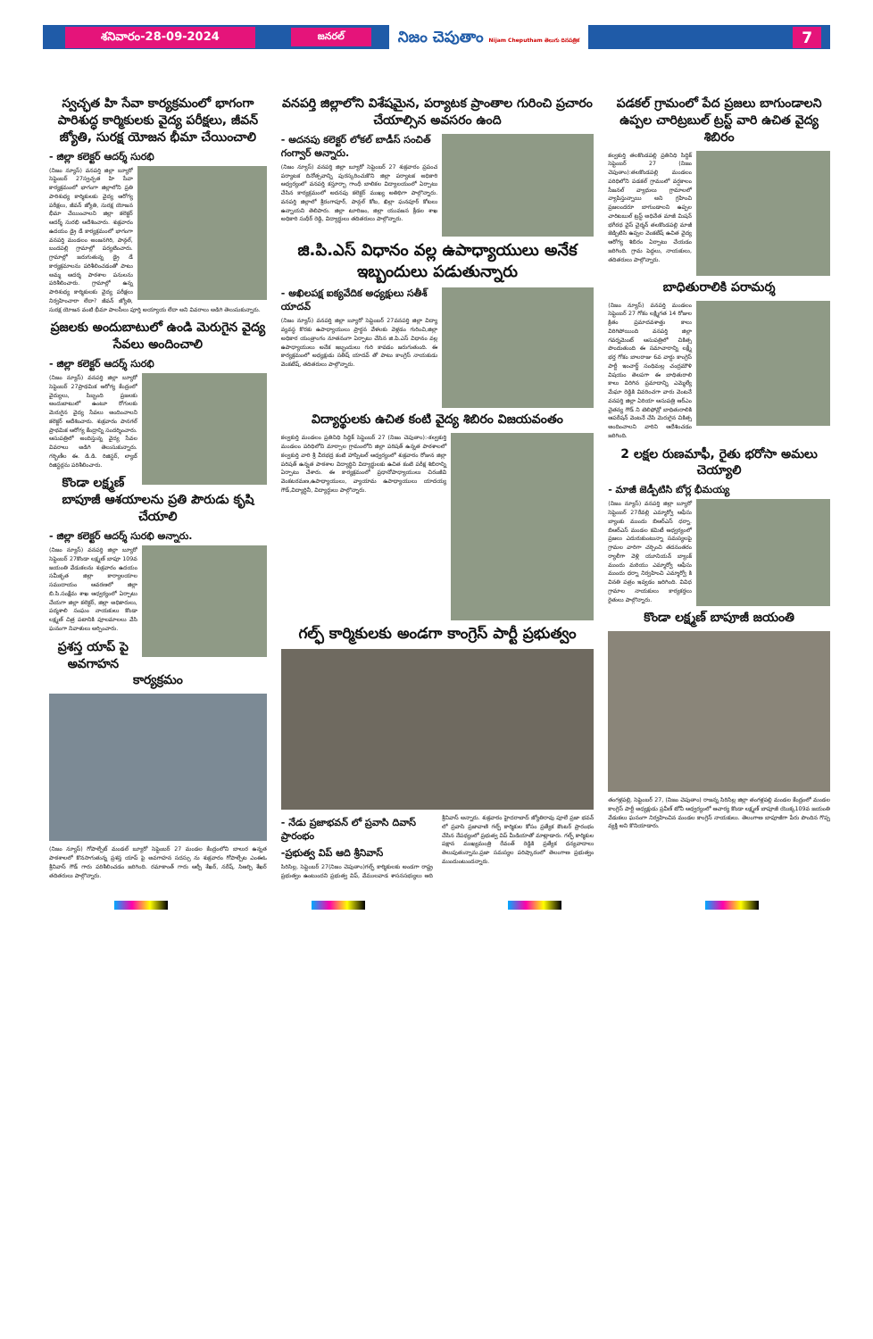శనివారం-28-09-2024 జనరల్ నిజం చెపుతాం Nijam Cheputham తెలుగు దినపత్రిక 7
స్వచ్ఛత హి సేవా కార్యక్రమంలో భాగంగా పారిశుద్ధ కార్మికులకు వైద్య పరీక్షలు, జీవన్ జ్యోతి, సురక్ష యోజన భీమా చేయించాలి
- జిల్లా కలెక్టర్ ఆదర్శ్ సురభి
(నిజం న్యూస్) వనపర్తి జిల్లా బ్యూరో సెప్టెంబర్ 27స్వచ్ఛత హి సేవా కార్యక్రమంలో భాగంగా జిల్లాలోని ప్రతి పారిశుధ్య కార్మికులకు వైద్య ఆరోగ్య పరీక్షలు, జీవన్ జ్యోతి, సురక్ష యోజన భీమా చేయించాలని జిల్లా కలెక్టర్ ఆదర్శ్ సురభి ఆదేశించారు. శుక్రవారం ఉదయం డ్రై డే కార్యక్రమంలో భాగంగా వనపర్తి మండలం అంజనగిరి, పాన్గల్, బందపల్లి గ్రామాల్లో పర్యటించారు. గ్రామాల్లో జరుగుతున్న డ్రై డే కార్యక్రమాలను పరిశీలించడంతో పాటు అమ్మ ఆదర్శ పాఠశాల పనులను పరిశీలించారు. గ్రామాల్లో ఉన్న పారిశుధ్య కార్మికులకు వైద్య పరీక్షలు నిర్వహించారా లేదా? జీవన్ జ్యోతి, సురక్ష యోజన వంటి భీమా పాలసీలు పూర్తి అయ్యాయ లేదా అని వివరాలు అడిగి తెలుసుకున్నారు.
ప్రజలకు అందుబాటులో ఉండి మెరుగైన వైద్య సేవలు అందించాలి
- జిల్లా కలెక్టర్ ఆదర్శ్ సురభి
(నిజం న్యూస్) వనపర్తి జిల్లా బ్యూరో సెప్టెంబర్ 27ప్రాథమిక ఆరోగ్య కేంద్రంలో వైద్యులు, సిబ్బంది ప్రజలకు అందుబాటులో ఉంటూ రోగులకు మెరుగైన వైద్య సేవలు అందించాలని కలెక్టర్ ఆదేశించారు. శుక్రవారం పానగల్ ప్రాథమిక ఆరోగ్య కేంద్రాన్ని సందర్శించారు. ఆసుపత్రిలో అందిస్తున్న వైద్య సేవల వివరాలు అడిగి తెలుసుకున్నారు. గర్భిణీల ఈ. డి.డి. రిజిస్టర్, ల్యాబ్ రిజిస్టర్లను పరిశీలించారు.
కొండా లక్ష్మణ్ బాపూజీ ఆశయాలను ప్రతి పౌరుడు కృషి చేయాలి
- జిల్లా కలెక్టర్ ఆదర్శ్ సురభి అన్నారు.
(నిజం న్యూస్) వనపర్తి జిల్లా బ్యూరో సెప్టెంబర్ 27కొండా లక్ష్మణ్ బాపూ 109వ జయంతి వేడుకలను శుక్రవారం ఉదయం సమీకృత జిల్లా కార్యాలయాల సముదాయం ఆవరణలో జిల్లా బి.సి.సంక్షేమ శాఖ ఆధ్వర్యంలో ఏర్పాటు చేయగా జిల్లా కలెక్టర్, జిల్లా అధికారులు, పద్మశాలి సంఘం నాయకులు కొండా లక్ష్మణ్ చిత్ర పటానికి పూలమాలలు వేసి ఘనంగా నివాళులు అర్పించారు.
ప్రశస్త యాప్ పై అవగాహన కార్యక్రమం
(నిజం న్యూస్) గోపాల్పేట్ మండల్ బ్యూరో సెప్టెంబర్ 27 మండల కేంద్రంలోని బాలుర ఉన్నత పాఠశాలలో కొనసాగుతున్న ప్రశస్త యాప్ పై అవగాహన సదస్సు ను శుక్రవారం గోపాల్పేట ఎంఈఓ శ్రీనివాస్ గౌడ్ గారు పరిశీలించడం జరిగింది. రమాకాంత్ గారు ఆర్పీ శేఖర్, నరేష్, సిఆర్పి శేఖర్ తదితరులు పాల్గొన్నారు.
వనపర్తి జిల్లాలోని విశేషమైన, పర్యాటక ప్రాంతాల గురించి ప్రచారం చేయాల్సిన అవసరం ఉంది
- అదనపు కలెక్టర్ లోకల్ బాడీస్ సంచిత్ గంగ్వార్ అన్నారు.
(నిజం న్యూస్) వనపర్తి జిల్లా బ్యూరో సెప్టెంబర్ 27 శుక్రవారం ప్రపంచ పర్యాటక దినోత్సవాన్ని పురస్కరించుకొని జిల్లా పర్యాటక అధికారి ఆధ్వర్యంలో వనపర్తి కస్తూర్బా గాంధీ బాలికల విద్యాలయంలో ఏర్పాటు చేసిన కార్యక్రమంలో అదనపు కలెక్టర్ ముఖ్య అతిథిగా పాల్గొన్నారు. వనపర్తి జిల్లాలో శ్రీరంగాపూర్, పాన్గల్ కోట, ఖిల్లా ఘనపూర్ కోటలు ఉన్నాయని తెలిపారు. జిల్లా టూరిజం, జిల్లా యువజన క్రీడల శాఖ అధికారి సుధీర్ రెడ్డి, విద్యార్థులు తదితరులు పాల్గొన్నారు.
జి.పి.ఎస్ విధానం వల్ల ఉపాధ్యాయులు అనేక ఇబ్బందులు పడుతున్నారు
- అఖిలపక్ష ఐక్యవేదిక అధ్యక్షులు సతీశ్ యాదవ్
(నిజం న్యూస్) వనపర్తి జిల్లా బ్యూరో సెప్టెంబర్ 27వనపర్తి జిల్లా విద్యా వ్యవస్థ కొరకు ఉపాధ్యాయులు ప్రార్థన వేళలకు వెళ్లడం గురించి,జిల్లా అధికార యంత్రాంగం నూతనంగా ఏర్పాటు చేసిన జి.పి.ఎస్ విధానం వల్ల ఉపాధ్యాయులు అనేక ఇబ్బందులు గురి కావడం జరుగుతుంది. ఈ కార్యక్రమంలో అధ్యక్షుడు సతీష్ యాదవ్ తో పాటు కాంగ్రెస్ నాయకుడు వెంకటేష్, తదితరులు పాల్గొన్నారు.
విద్యార్థులకు ఉచిత కంటి వైద్య శిబిరం విజయవంతం
కల్వకుర్తి మండలం ప్రతినిధి సిద్దిక్ సెప్టెంబర్ 27 (నిజం చెపుతాం):-కల్వకుర్తి మండలం పరిధిలోని మార్చాల గ్రామంలోని జిల్లా పరిషత్ ఉన్నత పాఠశాలలో కల్వకుర్తి వారి శ్రీ వీరభద్ర కంటి హాస్పిటల్ ఆధ్వర్యంలో శుక్రవారం రోజున జిల్లా పరిషత్ ఉన్నత పాఠశాల విద్యార్థిని విద్యార్థులకు ఉచిత కంటి పరీక్ష శిబిరాన్ని ఏర్పాటు చేశారు. ఈ కార్యక్రమంలో ప్రధానోపాధ్యాయులు చిరంజీవి వెంకటరమణ,ఉపాధ్యాయులు, వ్యాయామ ఉపాధ్యాయులు యాదయ్య గౌడ్,విద్యార్థినీ, విద్యార్థులు పాల్గొన్నారు.
గల్ఫ్ కార్మికులకు అండగా కాంగ్రెస్ పార్టీ ప్రభుత్వం
- నేడు ప్రజాభవన్ లో ప్రవాసి దివాస్ ప్రారంభం
-ప్రభుత్వ విప్ ఆది శ్రీనివాస్
సిరిసిల్ల, సెప్టెంబర్ 27(నిజం చెపుతాం)గల్ఫ్ కార్మికులకు అండగా రాష్ట్ర ప్రభుత్వం ఉంటుందని ప్రభుత్వ విప్, వేములవాడ శాసనసభ్యులు ఆది శ్రీనివాస్ అన్నారు. శుక్రవారం హైదరాబాద్ జ్యోతిరావు పూలే ప్రజా భవన్ లో ప్రవాసి ప్రజావాణి గల్ఫ్ కార్మికుల కోసం ప్రత్యేక కౌంటర్ ప్రారంభం చేసిన నేపథ్యంలో ప్రభుత్వ విప్ మీడియాతో మాట్లాడారు. గల్ఫ్ కార్మికుల పక్షాన ముఖ్యమంత్రి రేవంత్ రెడ్డికి ప్రత్యేక ధన్యవాదాలు తెలుపుతున్నాను.ప్రజా సమస్యల పరిష్కారంలో తెలంగాణ ప్రభుత్వం ముందుంటుందన్నారు.
పడకల్ గ్రామంలో పేద ప్రజలు బాగుండాలని ఉప్పల చారిట్రబుల్ ట్రస్ట్ వారి ఉచిత వైద్య శిబిరం
కల్వకుర్తి తలకొండపల్లి ప్రతినిధి సిద్దిక్ సెప్టెంబర్ 27 (నిజం చెపుతాం):తలకొండపల్లి మండలం పరిధిలోని పడకల్ గ్రామంలో వర్షకాలం సీజనల్ వ్యాధులు గ్రామాలలో వ్యాపిస్తున్నాయి అని గ్రహించి ప్రజలందరూ బాగుండాలని ఉప్పల చారిటబుల్ ట్రస్ట్ అధినేత మాజీ మిషన్ భగీరథ వైస్ చైర్మన్ తలకొండపల్లి మాజీ జెడ్పిటిసి ఉప్పల వెంకటేష్ ఉచిత వైద్య ఆరోగ్య శిబిరం ఏర్పాటు చేయడం జరిగింది. గ్రామ పెద్దలు, నాయకులు, తదితరులు పాల్గొన్నారు.
బాధితురాలికి పరామర్శ
(నిజం న్యూస్) వనపర్తి మండలం సెప్టెంబర్ 27 గోకం లక్ష్మిగత 14 రోజుల క్రితం ప్రమాదవశాత్తు కాలు విరిగిపోయింది వనపర్తి జిల్లా గవర్నమెంట్ ఆసుపత్రిలో చికిత్స పొందుతుంది ఈ సమాచారాన్ని లక్ష్మీ భర్త గోకం బాలరాజు 6వ వార్డు కాంగ్రెస్ పార్టీ ఇంచార్జ్ సంధిమల్ల చంద్రమౌళి విషయం తెలపగా ఈ బాధితురాలి కాలు విరిగిన ప్రమాదాన్ని ఎమ్మెల్యే మేఘా రెడ్డికి వివరించగా వారు వెంటనే వనపర్తి జిల్లా ఏరియా ఆసుపత్రి ఆర్ఎం చైతన్య గౌడ్ ని టెలిఫోన్లో బాధితురాలికి ఆపరేషన్ వెంటనే చేసి మెరుగైన చికిత్స అందించాలని వారిని ఆదేశించడం జరిగింది.
2 లక్షల రుణమాఫీ, రైతు భరోసా అమలు చెయ్యాలి
- మాజీ జెడ్పీటిసి బోర్ల భీమయ్య
(నిజం న్యూస్) వనపర్తి జిల్లా బ్యూరో సెప్టెంబర్ 27రేవల్లి ఎమ్మార్వో ఆఫీసు బ్యాంకు ముందు బిఆర్ఎస్ ధర్నా. బిఆర్ఎస్ మండల కమిటీ ఆధ్వర్యంలో ప్రజలు ఎదురుకుంటున్నా సమస్యలపై గ్రామల వారిగా చర్చించి తదనంతరం ర్యాలీగా వెళ్లి యూనియన్ బ్యాంక్ ముందు మరియు ఎమ్మార్వో ఆఫీసు ముందు ధర్నా నిర్వహించి ఎమ్మార్వో కి వినతి పత్రం ఇవ్వడం జరిగింది. వివిధ గ్రామాల నాయకులు కార్యకర్తలు రైతులు పాల్గొన్నారు.
కొండా లక్ష్మణ్ బాపూజీ జయంతి
తంగళ్లపల్లి, సెప్టెంబర్ 27, (నిజం చెపుతాం) రాజన్న సిరిసిల్ల జిల్లా తంగళ్లపల్లి మండల కేంద్రంలో మండల కాంగ్రెస్ పార్టీ అధ్యక్షుడు ప్రవీణ్ టోనీ ఆధ్వర్యంలో ఆచార్య కొండా లక్ష్మణ్ బాపూజీ యొక్క109వ జయంతి వేడుకలు ఘనంగా నిర్వహించిన మండల కాంగ్రెస్ నాయకులు. తెలంగాణ బాపూజీగా పేరు పొందిన గొప్ప వ్యక్తి అని కొనియాడారు.